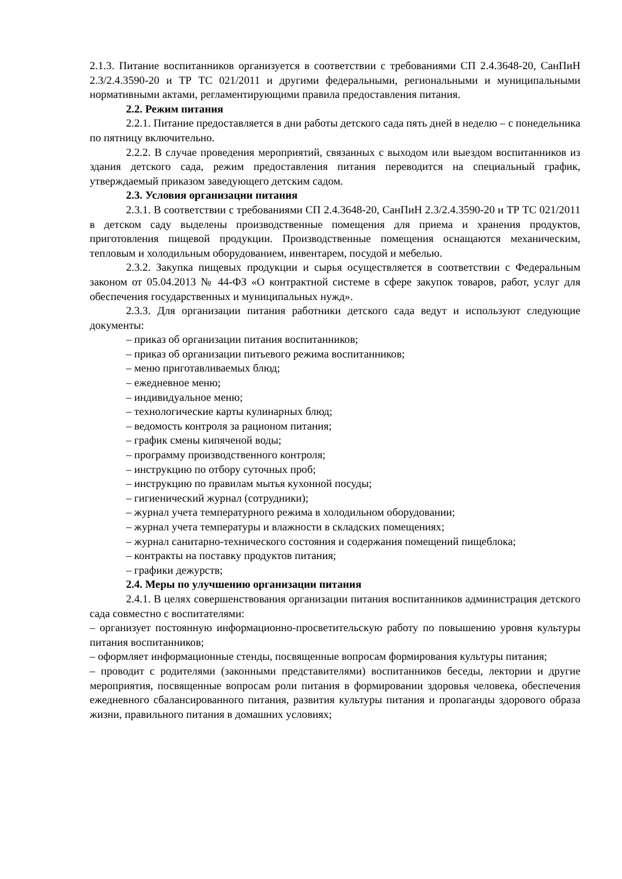2.1.3. Питание воспитанников организуется в соответствии с требованиями СП 2.4.3648-20, СанПиН 2.3/2.4.3590-20 и ТР ТС 021/2011 и другими федеральными, региональными и муниципальными нормативными актами, регламентирующими правила предоставления питания.
2.2. Режим питания
2.2.1. Питание предоставляется в дни работы детского сада пять дней в неделю – с понедельника по пятницу включительно.
2.2.2. В случае проведения мероприятий, связанных с выходом или выездом воспитанников из здания детского сада, режим предоставления питания переводится на специальный график, утверждаемый приказом заведующего детским садом.
2.3. Условия организации питания
2.3.1. В соответствии с требованиями СП 2.4.3648-20, СанПиН 2.3/2.4.3590-20 и ТР ТС 021/2011 в детском саду выделены производственные помещения для приема и хранения продуктов, приготовления пищевой продукции. Производственные помещения оснащаются механическим, тепловым и холодильным оборудованием, инвентарем, посудой и мебелью.
2.3.2. Закупка пищевых продукции и сырья осуществляется в соответствии с Федеральным законом от 05.04.2013 № 44-ФЗ «О контрактной системе в сфере закупок товаров, работ, услуг для обеспечения государственных и муниципальных нужд».
2.3.3. Для организации питания работники детского сада ведут и используют следующие документы:
– приказ об организации питания воспитанников;
– приказ об организации питьевого режима воспитанников;
– меню приготавливаемых блюд;
– ежедневное меню;
– индивидуальное меню;
– технологические карты кулинарных блюд;
– ведомость контроля за рационом питания;
– график смены кипяченой воды;
– программу производственного контроля;
– инструкцию по отбору суточных проб;
– инструкцию по правилам мытья кухонной посуды;
– гигиенический журнал (сотрудники);
– журнал учета температурного режима в холодильном оборудовании;
– журнал учета температуры и влажности в складских помещениях;
– журнал санитарно-технического состояния и содержания помещений пищеблока;
– контракты на поставку продуктов питания;
– графики дежурств;
2.4. Меры по улучшению организации питания
2.4.1. В целях совершенствования организации питания воспитанников администрация детского сада совместно с воспитателями:
– организует постоянную информационно-просветительскую работу по повышению уровня культуры питания воспитанников;
– оформляет информационные стенды, посвященные вопросам формирования культуры питания;
– проводит с родителями (законными представителями) воспитанников беседы, лектории и другие мероприятия, посвященные вопросам роли питания в формировании здоровья человека, обеспечения ежедневного сбалансированного питания, развития культуры питания и пропаганды здорового образа жизни, правильного питания в домашних условиях;